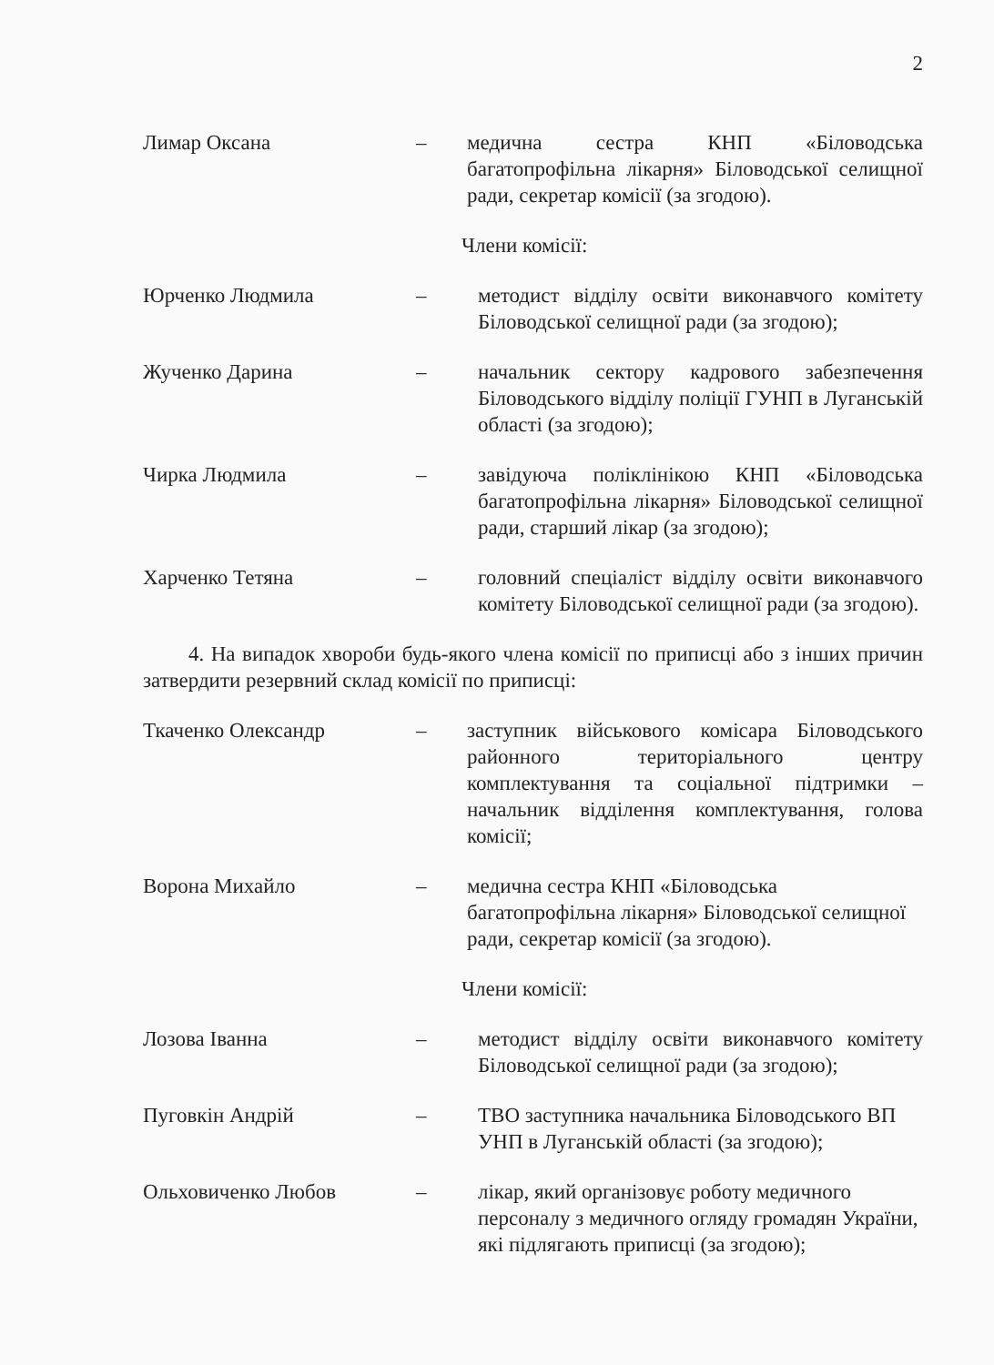2
Лимар Оксана – медична сестра КНП «Біловодська багатопрофільна лікарня» Біловодської селищної ради, секретар комісії (за згодою).
Члени комісії:
Юрченко Людмила – методист відділу освіти виконавчого комітету Біловодської селищної ради (за згодою);
Жученко Дарина – начальник сектору кадрового забезпечення Біловодського відділу поліції ГУНП в Луганській області (за згодою);
Чирка Людмила – завідуюча поліклінікою КНП «Біловодська багатопрофільна лікарня» Біловодської селищної ради, старший лікар (за згодою);
Харченко Тетяна – головний спеціаліст відділу освіти виконавчого комітету Біловодської селищної ради (за згодою).
4. На випадок хвороби будь-якого члена комісії по приписці або з інших причин затвердити резервний склад комісії по приписці:
Ткаченко Олександр – заступник військового комісара Біловодського районного територіального центру комплектування та соціальної підтримки – начальник відділення комплектування, голова комісії;
Ворона Михайло – медична сестра КНП «Біловодська багатопрофільна лікарня» Біловодської селищної ради, секретар комісії (за згодою).
Члени комісії:
Лозова Іванна – методист відділу освіти виконавчого комітету Біловодської селищної ради (за згодою);
Пуговкін Андрій – ТВО заступника начальника Біловодського ВП УНП в Луганській області (за згодою);
Ольховиченко Любов – лікар, який організовує роботу медичного персоналу з медичного огляду громадян України, які підлягають приписці (за згодою);